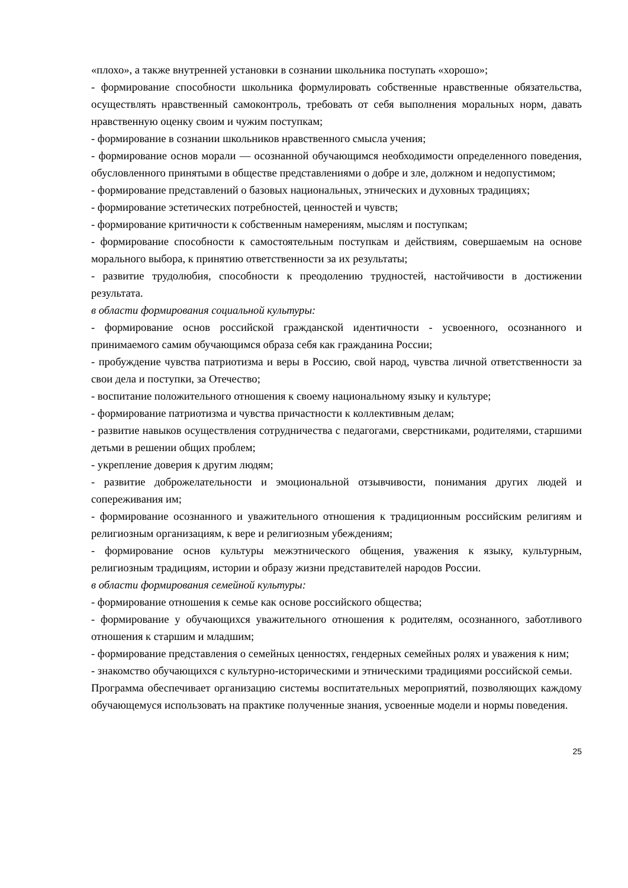«плохо», а также внутренней установки в сознании школьника поступать «хорошо»;
- формирование способности школьника формулировать собственные нравственные обязательства, осуществлять нравственный самоконтроль, требовать от себя выполнения моральных норм, давать нравственную оценку своим и чужим поступкам;
- формирование в сознании школьников нравственного смысла учения;
- формирование основ морали — осознанной обучающимся необходимости определенного поведения, обусловленного принятыми в обществе представлениями о добре и зле, должном и недопустимом;
- формирование представлений о базовых национальных, этнических и духовных традициях;
- формирование эстетических потребностей, ценностей и чувств;
- формирование критичности к собственным намерениям, мыслям и поступкам;
- формирование способности к самостоятельным поступкам и действиям, совершаемым на основе морального выбора, к принятию ответственности за их результаты;
- развитие трудолюбия, способности к преодолению трудностей, настойчивости в достижении результата.
в области формирования социальной культуры:
- формирование основ российской гражданской идентичности - усвоенного, осознанного и принимаемого самим обучающимся образа себя как гражданина России;
- пробуждение чувства патриотизма и веры в Россию, свой народ, чувства личной ответственности за свои дела и поступки, за Отечество;
- воспитание положительного отношения к своему национальному языку и культуре;
- формирование патриотизма и чувства причастности к коллективным делам;
- развитие навыков осуществления сотрудничества с педагогами, сверстниками, родителями, старшими детьми в решении общих проблем;
- укрепление доверия к другим людям;
- развитие доброжелательности и эмоциональной отзывчивости, понимания других людей и сопереживания им;
- формирование осознанного и уважительного отношения к традиционным российским религиям и религиозным организациям, к вере и религиозным убеждениям;
- формирование основ культуры межэтнического общения, уважения к языку, культурным, религиозным традициям, истории и образу жизни представителей народов России.
в области формирования семейной культуры:
- формирование отношения к семье как основе российского общества;
- формирование у обучающихся уважительного отношения к родителям, осознанного, заботливого отношения к старшим и младшим;
- формирование представления о семейных ценностях, гендерных семейных ролях и уважения к ним;
- знакомство обучающихся с культурно-историческими и этническими традициями российской семьи.
Программа обеспечивает организацию системы воспитательных мероприятий, позволяющих каждому обучающемуся использовать на практике полученные знания, усвоенные модели и нормы поведения.
25